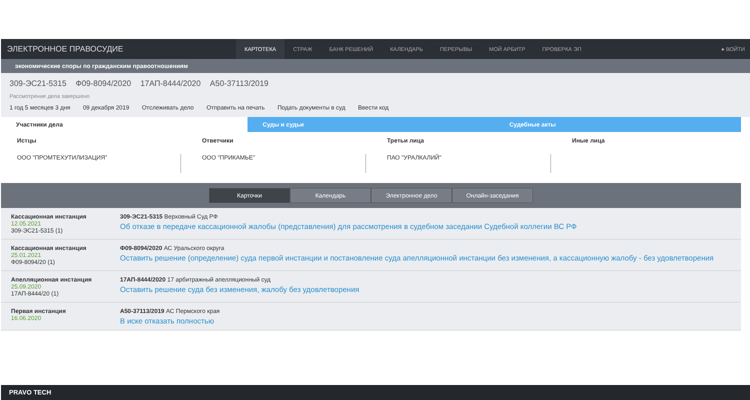ЭЛЕКТРОННОЕ ПРАВОСУДИЕ КАРТОТЕКА СТРАЖ БАНК РЕШЕНИЙ КАЛЕНДАРЬ ПЕРЕРЫВЫ МОЙ АРБИТР ПРОВЕРКА ЭП ● ВОЙТИ
экономические споры по гражданским правоотношениям
309-ЭС21-5315 Ф09-8094/2020 17АП-8444/2020 А50-37113/2019
Рассмотрение дела завершено
1 год 5 месяцев 3 дня 09 декабря 2019 Отслеживать дело Отправить на печать Подать документы в суд Ввести код
Участники дела Суды и судьи Судебные акты
Истцы
ООО "ПРОМТЕХУТИЛИЗАЦИЯ"
Ответчики
ООО "ПРИКАМЬЕ"
Третьи лица
ПАО "УРАЛКАЛИЙ"
Иные лица
Карточки Календарь Электронное дело Онлайн-заседания
Кассационная инстанция
12.05.2021
309-ЭС21-5315 (1)
309-ЭС21-5315 Верховный Суд РФ
Об отказе в передаче кассационной жалобы (представления) для рассмотрения в судебном заседании Судебной коллегии ВС РФ
Кассационная инстанция
25.01.2021
Ф09-8094/20 (1)
Ф09-8094/2020 АС Уральского округа
Оставить решение (определение) суда первой инстанции и постановление суда апелляционной инстанции без изменения, а кассационную жалобу - без удовлетворения
Апелляционная инстанция
25.09.2020
17АП-8444/20 (1)
17АП-8444/2020 17 арбитражный апелляционный суд
Оставить решение суда без изменения, жалобу без удовлетворения
Первая инстанция
16.06.2020
А50-37113/2019 АС Пермского края
В иске отказать полностью
PRAVO TECH